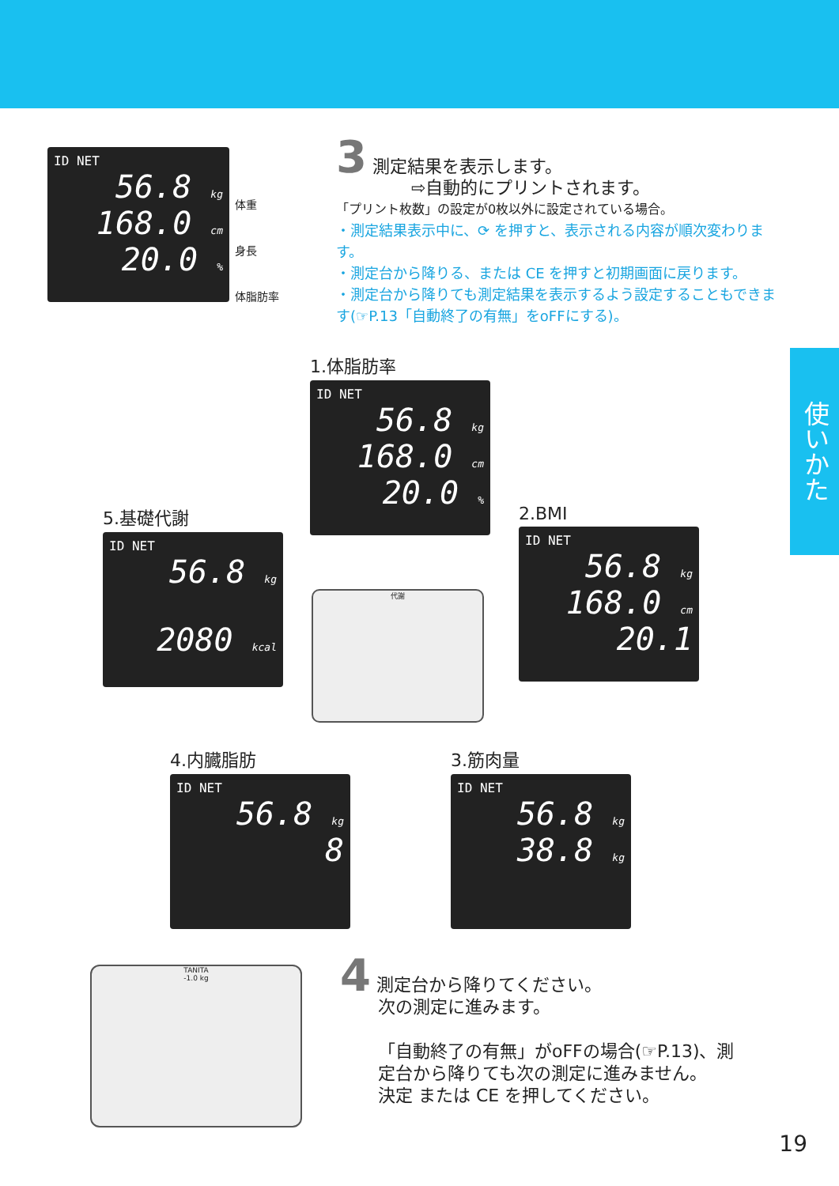ID NET
56.8 kg
168.0 cm
20.0 %
体重
身長
体脂肪率
3 測定結果を表示します。
⇨自動的にプリントされます。
「プリント枚数」の設定が0枚以外に設定されている場合。
・測定結果表示中に、⟳ を押すと、表示される内容が順次変わります。
・測定台から降りる、または CE を押すと初期画面に戻ります。
・測定台から降りても測定結果を表示するよう設定することもできます(☞P.13「自動終了の有無」をoFFにする)。
使いかた
1.体脂肪率
ID NET
56.8 kg
168.0 cm
20.0 %
2.BMI
ID NET
56.8 kg
168.0 cm
20.1
5.基礎代謝
ID NET
56.8 kg
2080 kcal
4.内臓脂肪
ID NET
56.8 kg
8
3.筋肉量
ID NET
56.8 kg
38.8 kg
代謝
TANITA
-1.0 kg
4 測定台から降りてください。
次の測定に進みます。
「自動終了の有無」がoFFの場合(☞P.13)、測定台から降りても次の測定に進みません。
決定 または CE を押してください。
19